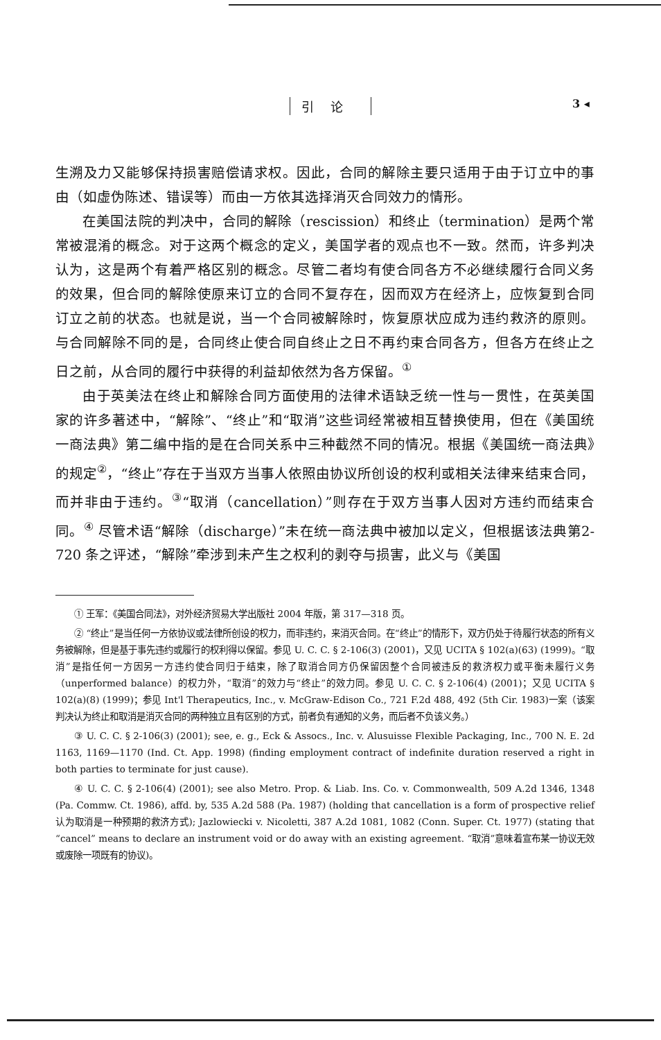引论 3 ◂
生溯及力又能够保持损害赔偿请求权。因此，合同的解除主要只适用于由于订立中的事由（如虚伪陈述、错误等）而由一方依其选择消灭合同效力的情形。
在美国法院的判决中，合同的解除（rescission）和终止（termination）是两个常常被混淆的概念。对于这两个概念的定义，美国学者的观点也不一致。然而，许多判决认为，这是两个有着严格区别的概念。尽管二者均有使合同各方不必继续履行合同义务的效果，但合同的解除使原来订立的合同不复存在，因而双方在经济上，应恢复到合同订立之前的状态。也就是说，当一个合同被解除时，恢复原状应成为违约救济的原则。与合同解除不同的是，合同终止使合同自终止之日不再约束合同各方，但各方在终止之日之前，从合同的履行中获得的利益却依然为各方保留。<sup>①</sup>
由于英美法在终止和解除合同方面使用的法律术语缺乏统一性与一贯性，在英美国家的许多著述中，“解除”、“终止”和“取消”这些词经常被相互替换使用，但在《美国统一商法典》第二编中指的是在合同关系中三种截然不同的情况。根据《美国统一商法典》的规定<sup>②</sup>，“终止”存在于当双方当事人依照由协议所创设的权利或相关法律来结束合同，而并非由于违约。<sup>③</sup>“取消（cancellation）”则存在于双方当事人因对方违约而结束合同。<sup>④</sup> 尽管术语“解除（discharge）”未在统一商法典中被加以定义，但根据该法典第2-720 条之评述，“解除”牵涉到未产生之权利的剥夺与损害，此义与《美国
① 王军：《美国合同法》，对外经济贸易大学出版社 2004 年版，第 317—318 页。
② “终止”是当任何一方依协议或法律所创设的权力，而非违约，来消灭合同。在“终止”的情形下，双方仍处于待履行状态的所有义务被解除，但是基于事先违约或履行的权利得以保留。参见 U. C. C. § 2-106(3) (2001)，又见 UCITA § 102(a)(63) (1999)。“取消”是指任何一方因另一方违约使合同归于结束，除了取消合同方仍保留因整个合同被违反的救济权力或平衡未履行义务（unperformed balance）的权力外，“取消”的效力与“终止”的效力同。参见 U. C. C. § 2-106(4) (2001)；又见 UCITA § 102(a)(8) (1999)；参见 Int'l Therapeutics, Inc., v. McGraw-Edison Co., 721 F.2d 488, 492 (5th Cir. 1983)一案（该案判决认为终止和取消是消灭合同的两种独立且有区别的方式，前者负有通知的义务，而后者不负该义务。）
③ U. C. C. § 2-106(3) (2001); see, e. g., Eck & Assocs., Inc. v. Alusuisse Flexible Packaging, Inc., 700 N. E. 2d 1163, 1169—1170 (Ind. Ct. App. 1998) (finding employment contract of indefinite duration reserved a right in both parties to terminate for just cause).
④ U. C. C. § 2-106(4) (2001); see also Metro. Prop. & Liab. Ins. Co. v. Commonwealth, 509 A.2d 1346, 1348 (Pa. Commw. Ct. 1986), affd. by, 535 A.2d 588 (Pa. 1987) (holding that cancellation is a form of prospective relief 认为取消是一种预期的救济方式); Jazlowiecki v. Nicoletti, 387 A.2d 1081, 1082 (Conn. Super. Ct. 1977) (stating that “cancel” means to declare an instrument void or do away with an existing agreement. “取消”意味着宣布某一协议无效或废除一项既有的协议)。